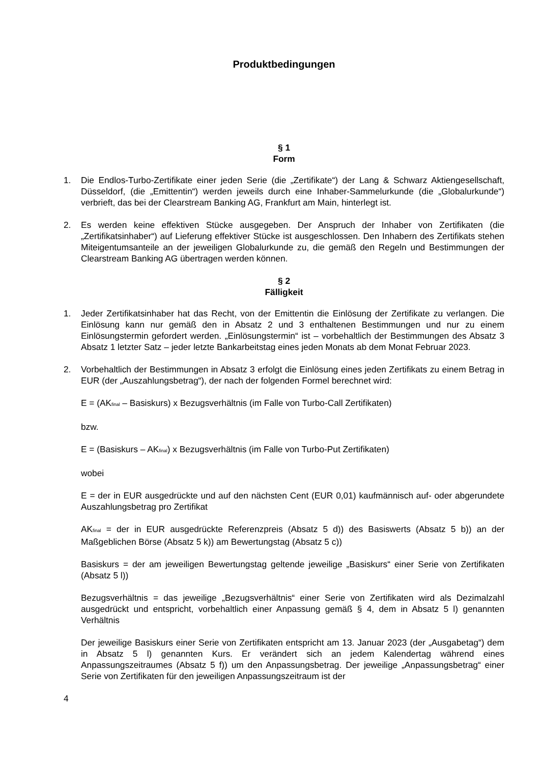Produktbedingungen
§ 1
Form
1. Die Endlos-Turbo-Zertifikate einer jeden Serie (die „Zertifikate“) der Lang & Schwarz Aktiengesellschaft, Düsseldorf, (die „Emittentin“) werden jeweils durch eine Inhaber-Sammelurkunde (die „Globalurkunde“) verbrieft, das bei der Clearstream Banking AG, Frankfurt am Main, hinterlegt ist.
2. Es werden keine effektiven Stücke ausgegeben. Der Anspruch der Inhaber von Zertifikaten (die „Zertifikatsinhaber“) auf Lieferung effektiver Stücke ist ausgeschlossen. Den Inhabern des Zertifikats stehen Miteigentumsanteile an der jeweiligen Globalurkunde zu, die gemäß den Regeln und Bestimmungen der Clearstream Banking AG übertragen werden können.
§ 2
Fälligkeit
1. Jeder Zertifikatsinhaber hat das Recht, von der Emittentin die Einlösung der Zertifikate zu verlangen. Die Einlösung kann nur gemäß den in Absatz 2 und 3 enthaltenen Bestimmungen und nur zu einem Einlösungstermin gefordert werden. „Einlösungstermin“ ist – vorbehaltlich der Bestimmungen des Absatz 3 Absatz 1 letzter Satz – jeder letzte Bankarbeitstag eines jeden Monats ab dem Monat Februar 2023.
2. Vorbehaltlich der Bestimmungen in Absatz 3 erfolgt die Einlösung eines jeden Zertifikats zu einem Betrag in EUR (der „Auszahlungsbetrag“), der nach der folgenden Formel berechnet wird:
E = (AK<sub>final</sub> – Basiskurs) x Bezugsverhältnis (im Falle von Turbo-Call Zertifikaten)
bzw.
E = (Basiskurs – AK<sub>final</sub>) x Bezugsverhältnis (im Falle von Turbo-Put Zertifikaten)
wobei
E = der in EUR ausgedrückte und auf den nächsten Cent (EUR 0,01) kaufmännisch auf- oder abgerundete Auszahlungsbetrag pro Zertifikat
AK<sub>final</sub> = der in EUR ausgedrückte Referenzpreis (Absatz 5 d)) des Basiswerts (Absatz 5 b)) an der Maßgeblichen Börse (Absatz 5 k)) am Bewertungstag (Absatz 5 c))
Basiskurs = der am jeweiligen Bewertungstag geltende jeweilige „Basiskurs“ einer Serie von Zertifikaten (Absatz 5 l))
Bezugsverhältnis = das jeweilige „Bezugsverhältnis“ einer Serie von Zertifikaten wird als Dezimalzahl ausgedrückt und entspricht, vorbehaltlich einer Anpassung gemäß § 4, dem in Absatz 5 l) genannten Verhältnis
Der jeweilige Basiskurs einer Serie von Zertifikaten entspricht am 13. Januar 2023 (der „Ausgabetag“) dem in Absatz 5 l) genannten Kurs. Er verändert sich an jedem Kalendertag während eines Anpassungszeitraumes (Absatz 5 f)) um den Anpassungsbetrag. Der jeweilige „Anpassungsbetrag“ einer Serie von Zertifikaten für den jeweiligen Anpassungszeitraum ist der
4